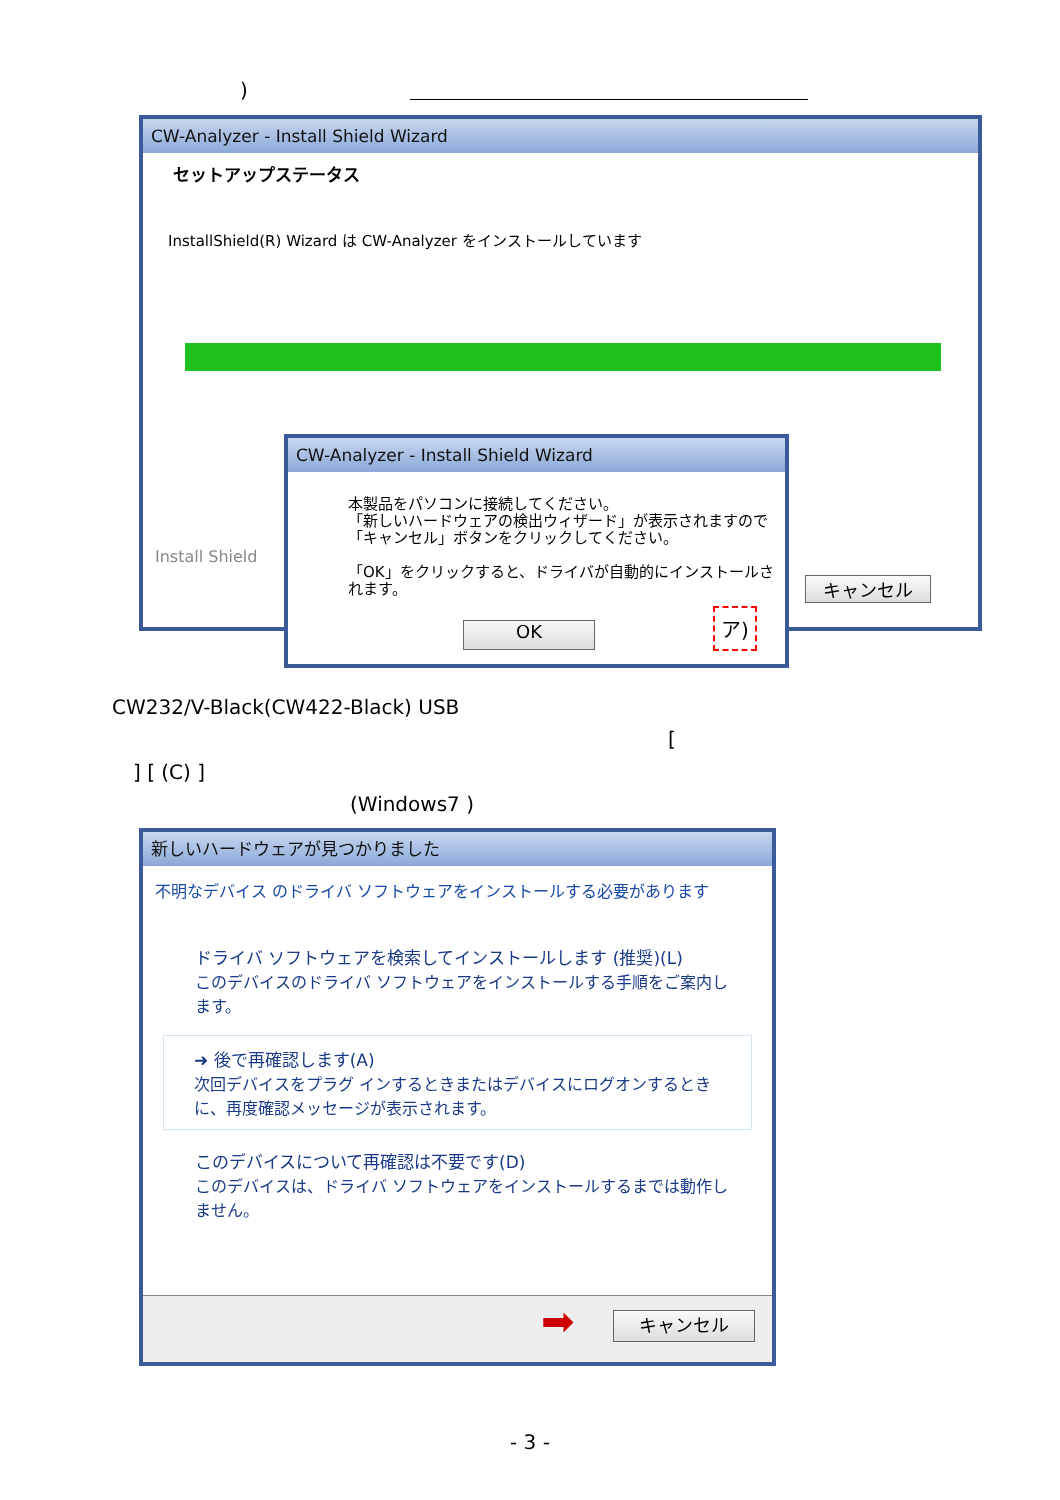)
CW-Analyzer - Install Shield Wizard
セットアップステータス
InstallShield(R) Wizard は CW-Analyzer をインストールしています
Install Shield
キャンセル
CW-Analyzer - Install Shield Wizard
本製品をパソコンに接続してください。
「新しいハードウェアの検出ウィザード」が表示されますので
「キャンセル」ボタンをクリックしてください。
「OK」をクリックすると、ドライバが自動的にインストールされます。
OK
ア)
CW232/V-Black(CW422-Black) USB
[
] [ (C) ]
(Windows7 )
新しいハードウェアが見つかりました
不明なデバイス のドライバ ソフトウェアをインストールする必要があります
ドライバ ソフトウェアを検索してインストールします (推奨)(L)
このデバイスのドライバ ソフトウェアをインストールする手順をご案内します。
➜ 後で再確認します(A)
次回デバイスをプラグ インするときまたはデバイスにログオンするときに、再度確認メッセージが表示されます。
このデバイスについて再確認は不要です(D)
このデバイスは、ドライバ ソフトウェアをインストールするまでは動作しません。
➡ キャンセル
- 3 -